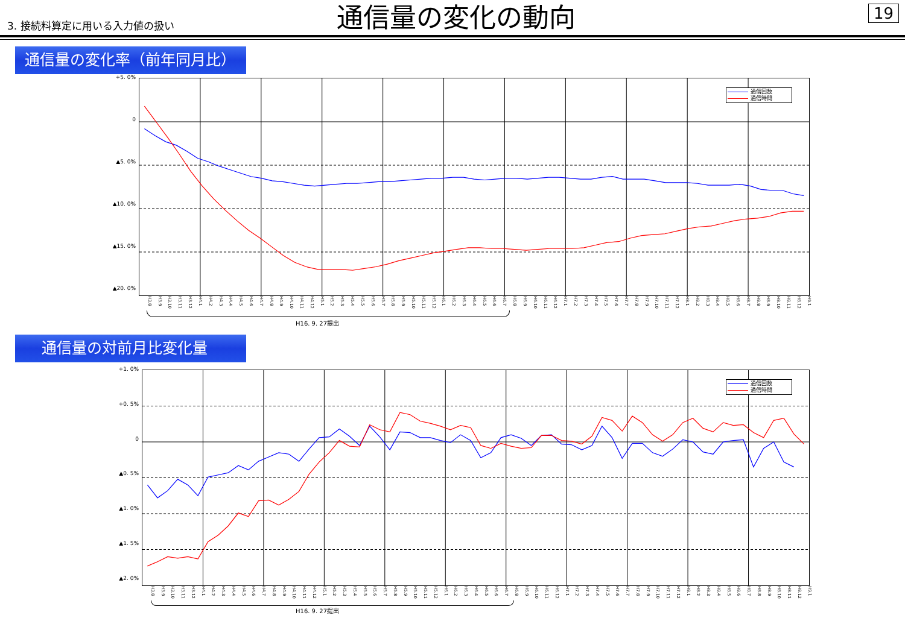3. 接続料算定に用いる入力値の扱い
通信量の変化の動向
19
通信量の変化率（前年同月比）
+5. 0%
0
▲5. 0%
▲10. 0%
▲15. 0%
▲20. 0%
通信回数
通信時間
H3.8 H3.9 H3.10 H3.11 H3.12 H4.1 H4.2 H4.3 H4.4 H4.5 H4.6 H4.7 H4.8 H4.9 H4.10 H4.11 H4.12 H5.1 H5.2 H5.3 H5.4 H5.5 H5.6 H5.7 H5.8 H5.9 H5.10 H5.11 H5.12 H6.1 H6.2 H6.3 H6.4 H6.5 H6.6 H6.7 H6.8 H6.9 H6.10 H6.11 H6.12 H7.1 H7.2 H7.3 H7.4 H7.5 H7.6 H7.7 H7.8 H7.9 H7.10 H7.11 H7.12 H8.1 H8.2 H8.3 H8.4 H8.5 H8.6 H8.7 H8.8 H8.9 H8.10 H8.11 H8.12 H9.1
H16. 9. 27提出
通信量の対前月比変化量
+1. 0%
+0. 5%
0
▲0. 5%
▲1. 0%
▲1. 5%
▲2. 0%
通信回数
通信時間
H3.8 H3.9 H3.10 H3.11 H3.12 H4.1 H4.2 H4.3 H4.4 H4.5 H4.6 H4.7 H4.8 H4.9 H4.10 H4.11 H4.12 H5.1 H5.2 H5.3 H5.4 H5.5 H5.6 H5.7 H5.8 H5.9 H5.10 H5.11 H5.12 H6.1 H6.2 H6.3 H6.4 H6.5 H6.6 H6.7 H6.8 H6.9 H6.10 H6.11 H6.12 H7.1 H7.2 H7.3 H7.4 H7.5 H7.6 H7.7 H7.8 H7.9 H7.10 H7.11 H7.12 H8.1 H8.2 H8.3 H8.4 H8.5 H8.6 H8.7 H8.8 H8.9 H8.10 H8.11 H8.12 H9.1
H16. 9. 27提出